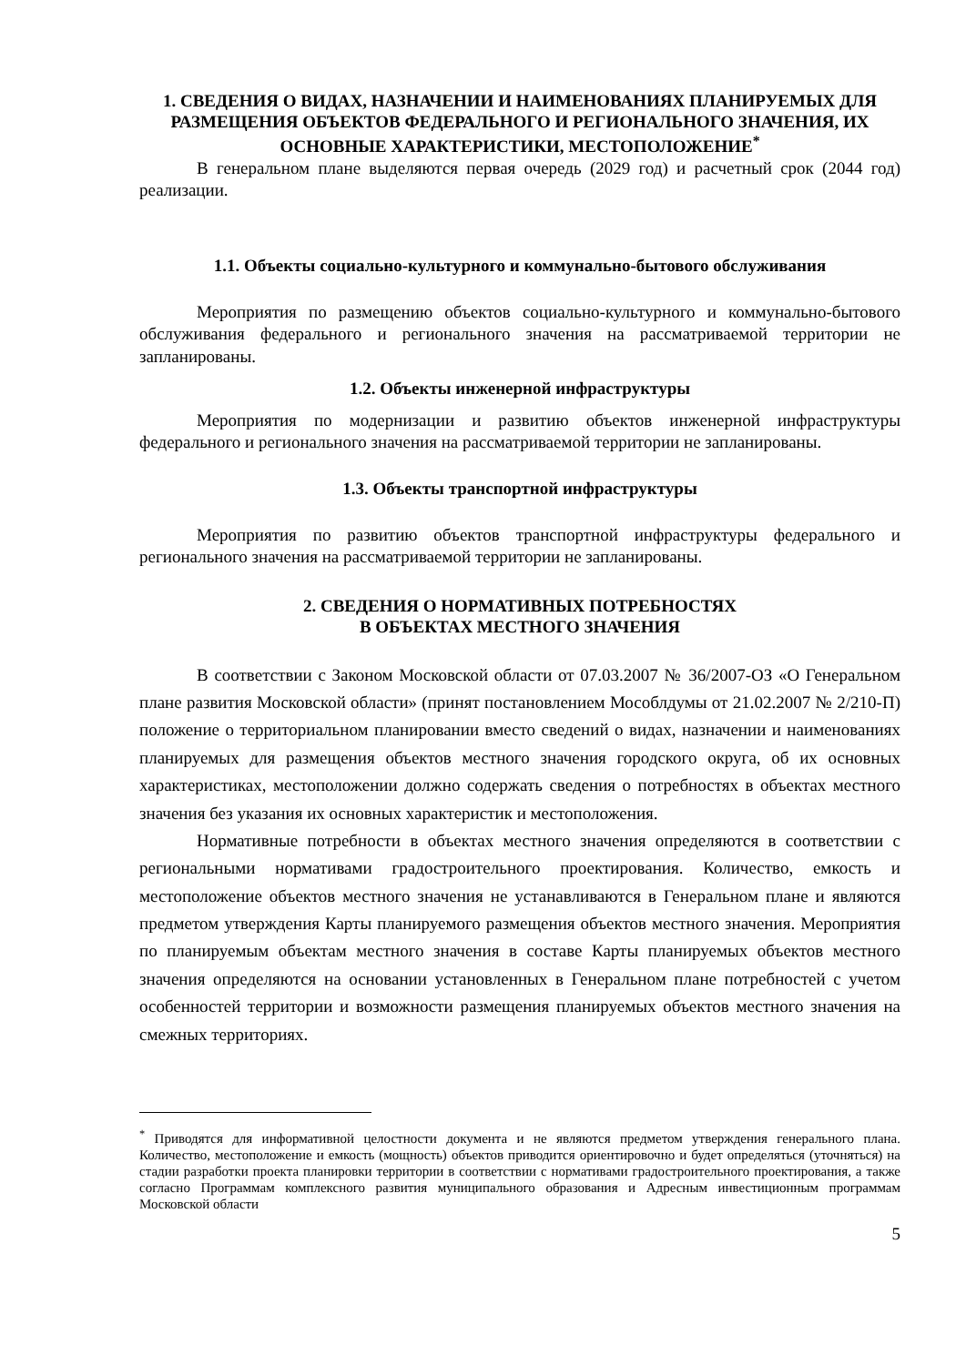1. СВЕДЕНИЯ О ВИДАХ, НАЗНАЧЕНИИ И НАИМЕНОВАНИЯХ ПЛАНИРУЕМЫХ ДЛЯ РАЗМЕЩЕНИЯ ОБЪЕКТОВ ФЕДЕРАЛЬНОГО И РЕГИОНАЛЬНОГО ЗНАЧЕНИЯ, ИХ ОСНОВНЫЕ ХАРАКТЕРИСТИКИ, МЕСТОПОЛОЖЕНИЕ<sup>*</sup>
В генеральном плане выделяются первая очередь (2029 год) и расчетный срок (2044 год) реализации.
1.1. Объекты социально-культурного и коммунально-бытового обслуживания
Мероприятия по размещению объектов социально-культурного и коммунально-бытового обслуживания федерального и регионального значения на рассматриваемой территории не запланированы.
1.2. Объекты инженерной инфраструктуры
Мероприятия по модернизации и развитию объектов инженерной инфраструктуры федерального и регионального значения на рассматриваемой территории не запланированы.
1.3. Объекты транспортной инфраструктуры
Мероприятия по развитию объектов транспортной инфраструктуры федерального и регионального значения на рассматриваемой территории не запланированы.
2. СВЕДЕНИЯ О НОРМАТИВНЫХ ПОТРЕБНОСТЯХ
В ОБЪЕКТАХ МЕСТНОГО ЗНАЧЕНИЯ
В соответствии с Законом Московской области от 07.03.2007 № 36/2007-ОЗ «О Генеральном плане развития Московской области» (принят постановлением Мособлдумы от 21.02.2007 № 2/210-П) положение о территориальном планировании вместо сведений о видах, назначении и наименованиях планируемых для размещения объектов местного значения городского округа, об их основных характеристиках, местоположении должно содержать сведения о потребностях в объектах местного значения без указания их основных характеристик и местоположения.
Нормативные потребности в объектах местного значения определяются в соответствии с региональными нормативами градостроительного проектирования. Количество, емкость и местоположение объектов местного значения не устанавливаются в Генеральном плане и являются предметом утверждения Карты планируемого размещения объектов местного значения. Мероприятия по планируемым объектам местного значения в составе Карты планируемых объектов местного значения определяются на основании установленных в Генеральном плане потребностей с учетом особенностей территории и возможности размещения планируемых объектов местного значения на смежных территориях.
<sup>*</sup> Приводятся для информативной целостности документа и не являются предметом утверждения генерального плана. Количество, местоположение и емкость (мощность) объектов приводится ориентировочно и будет определяться (уточняться) на стадии разработки проекта планировки территории в соответствии с нормативами градостроительного проектирования, а также согласно Программам комплексного развития муниципального образования и Адресным инвестиционным программам Московской области
5